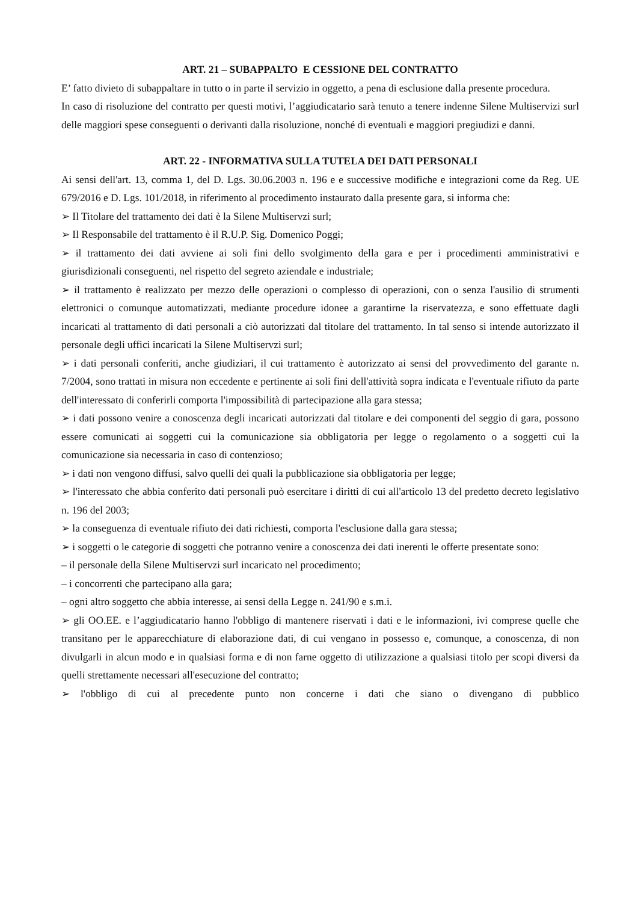ART. 21 – SUBAPPALTO E CESSIONE DEL CONTRATTO
E’ fatto divieto di subappaltare in tutto o in parte il servizio in oggetto, a pena di esclusione dalla presente procedura.
In caso di risoluzione del contratto per questi motivi, l’aggiudicatario sarà tenuto a tenere indenne Silene Multiservizi surl delle maggiori spese conseguenti o derivanti dalla risoluzione, nonché di eventuali e maggiori pregiudizi e danni.
ART. 22 - INFORMATIVA SULLA TUTELA DEI DATI PERSONALI
Ai sensi dell'art. 13, comma 1, del D. Lgs. 30.06.2003 n. 196 e e successive modifiche e integrazioni come da Reg. UE 679/2016 e D. Lgs. 101/2018, in riferimento al procedimento instaurato dalla presente gara, si informa che:
➢ Il Titolare del trattamento dei dati è la Silene Multiservzi surl;
➢ Il Responsabile del trattamento è il R.U.P. Sig. Domenico Poggi;
➢ il trattamento dei dati avviene ai soli fini dello svolgimento della gara e per i procedimenti amministrativi e giurisdizionali conseguenti, nel rispetto del segreto aziendale e industriale;
➢ il trattamento è realizzato per mezzo delle operazioni o complesso di operazioni, con o senza l'ausilio di strumenti elettronici o comunque automatizzati, mediante procedure idonee a garantirne la riservatezza, e sono effettuate dagli incaricati al trattamento di dati personali a ciò autorizzati dal titolare del trattamento. In tal senso si intende autorizzato il personale degli uffici incaricati la Silene Multiservzi surl;
➢ i dati personali conferiti, anche giudiziari, il cui trattamento è autorizzato ai sensi del provvedimento del garante n. 7/2004, sono trattati in misura non eccedente e pertinente ai soli fini dell'attività sopra indicata e l'eventuale rifiuto da parte dell'interessato di conferirli comporta l'impossibilità di partecipazione alla gara stessa;
➢ i dati possono venire a conoscenza degli incaricati autorizzati dal titolare e dei componenti del seggio di gara, possono essere comunicati ai soggetti cui la comunicazione sia obbligatoria per legge o regolamento o a soggetti cui la comunicazione sia necessaria in caso di contenzioso;
➢ i dati non vengono diffusi, salvo quelli dei quali la pubblicazione sia obbligatoria per legge;
➢ l'interessato che abbia conferito dati personali può esercitare i diritti di cui all'articolo 13 del predetto decreto legislativo n. 196 del 2003;
➢ la conseguenza di eventuale rifiuto dei dati richiesti, comporta l'esclusione dalla gara stessa;
➢ i soggetti o le categorie di soggetti che potranno venire a conoscenza dei dati inerenti le offerte presentate sono:
– il personale della Silene Multiservzi surl incaricato nel procedimento;
– i concorrenti che partecipano alla gara;
– ogni altro soggetto che abbia interesse, ai sensi della Legge n. 241/90 e s.m.i.
➢ gli OO.EE. e l’aggiudicatario hanno l'obbligo di mantenere riservati i dati e le informazioni, ivi comprese quelle che transitano per le apparecchiature di elaborazione dati, di cui vengano in possesso e, comunque, a conoscenza, di non divulgarli in alcun modo e in qualsiasi forma e di non farne oggetto di utilizzazione a qualsiasi titolo per scopi diversi da quelli strettamente necessari all'esecuzione del contratto;
➢ l'obbligo di cui al precedente punto non concerne i dati che siano o divengano di pubblico